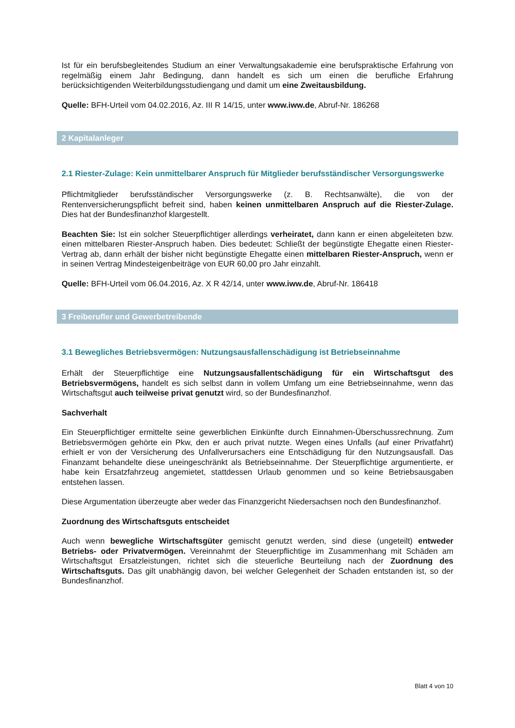Ist für ein berufsbegleitendes Studium an einer Verwaltungsakademie eine berufspraktische Erfahrung von regelmäßig einem Jahr Bedingung, dann handelt es sich um einen die berufliche Erfahrung berücksichtigenden Weiterbildungsstudiengang und damit um eine Zweitausbildung.
Quelle: BFH-Urteil vom 04.02.2016, Az. III R 14/15, unter www.iww.de, Abruf-Nr. 186268
2 Kapitalanleger
2.1 Riester-Zulage: Kein unmittelbarer Anspruch für Mitglieder berufsständischer Versorgungswerke
Pflichtmitglieder berufsständischer Versorgungswerke (z. B. Rechtsanwälte), die von der Rentenversicherungspflicht befreit sind, haben keinen unmittelbaren Anspruch auf die Riester-Zulage. Dies hat der Bundesfinanzhof klargestellt.
Beachten Sie: Ist ein solcher Steuerpflichtiger allerdings verheiratet, dann kann er einen abgeleiteten bzw. einen mittelbaren Riester-Anspruch haben. Dies bedeutet: Schließt der begünstigte Ehegatte einen Riester-Vertrag ab, dann erhält der bisher nicht begünstigte Ehegatte einen mittelbaren Riester-Anspruch, wenn er in seinen Vertrag Mindesteigenbeiträge von EUR 60,00 pro Jahr einzahlt.
Quelle: BFH-Urteil vom 06.04.2016, Az. X R 42/14, unter www.iww.de, Abruf-Nr. 186418
3 Freiberufler und Gewerbetreibende
3.1 Bewegliches Betriebsvermögen: Nutzungsausfallenschädigung ist Betriebseinnahme
Erhält der Steuerpflichtige eine Nutzungsausfallentschädigung für ein Wirtschaftsgut des Betriebsvermögens, handelt es sich selbst dann in vollem Umfang um eine Betriebseinnahme, wenn das Wirtschaftsgut auch teilweise privat genutzt wird, so der Bundesfinanzhof.
Sachverhalt
Ein Steuerpflichtiger ermittelte seine gewerblichen Einkünfte durch Einnahmen-Überschussrechnung. Zum Betriebsvermögen gehörte ein Pkw, den er auch privat nutzte. Wegen eines Unfalls (auf einer Privatfahrt) erhielt er von der Versicherung des Unfallverursachers eine Entschädigung für den Nutzungsausfall. Das Finanzamt behandelte diese uneingeschränkt als Betriebseinnahme. Der Steuerpflichtige argumentierte, er habe kein Ersatzfahrzeug angemietet, stattdessen Urlaub genommen und so keine Betriebsausgaben entstehen lassen.
Diese Argumentation überzeugte aber weder das Finanzgericht Niedersachsen noch den Bundesfinanzhof.
Zuordnung des Wirtschaftsguts entscheidet
Auch wenn bewegliche Wirtschaftsgüter gemischt genutzt werden, sind diese (ungeteilt) entweder Betriebs- oder Privatvermögen. Vereinnahmt der Steuerpflichtige im Zusammenhang mit Schäden am Wirtschaftsgut Ersatzleistungen, richtet sich die steuerliche Beurteilung nach der Zuordnung des Wirtschaftsguts. Das gilt unabhängig davon, bei welcher Gelegenheit der Schaden entstanden ist, so der Bundesfinanzhof.
Blatt 4 von 10